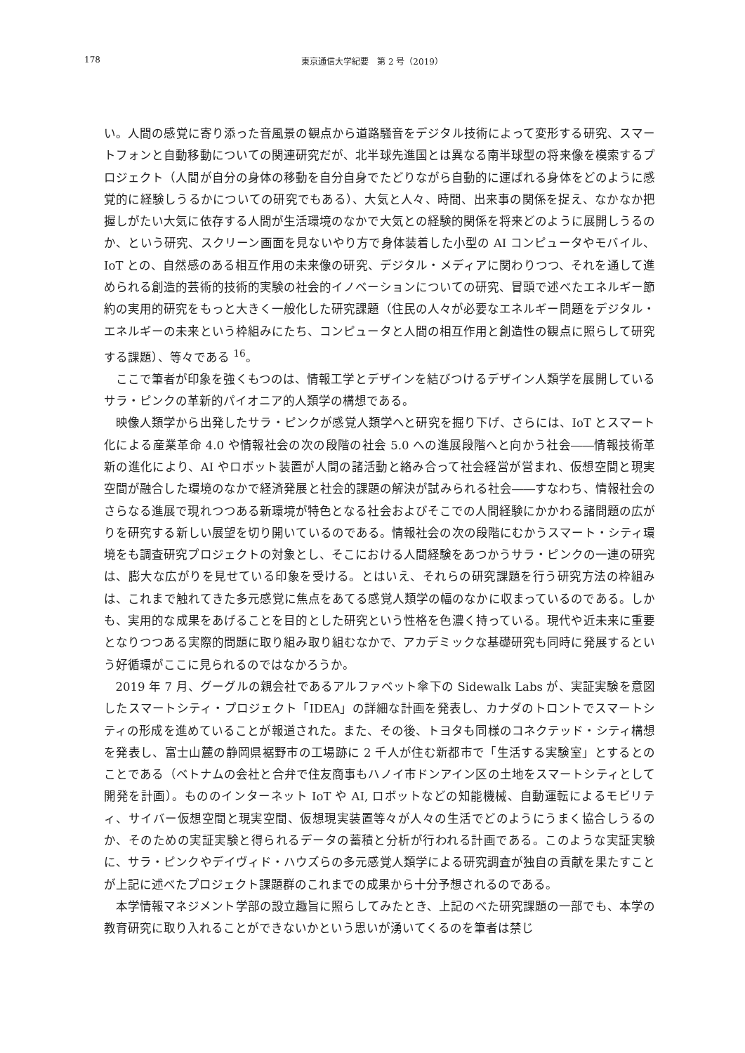178 東京通信大学紀要　第 2 号（2019）
い。人間の感覚に寄り添った音風景の観点から道路騒音をデジタル技術によって変形する研究、スマートフォンと自動移動についての関連研究だが、北半球先進国とは異なる南半球型の将来像を模索するプロジェクト（人間が自分の身体の移動を自分自身でたどりながら自動的に運ばれる身体をどのように感覚的に経験しうるかについての研究でもある）、大気と人々、時間、出来事の関係を捉え、なかなか把握しがたい大気に依存する人間が生活環境のなかで大気との経験的関係を将来どのように展開しうるのか、という研究、スクリーン画面を見ないやり方で身体装着した小型の AI コンピュータやモバイル、IoT との、自然感のある相互作用の未来像の研究、デジタル・メディアに関わりつつ、それを通して進められる創造的芸術的技術的実験の社会的イノベーションについての研究、冒頭で述べたエネルギー節約の実用的研究をもっと大きく一般化した研究課題（住民の人々が必要なエネルギー問題をデジタル・エネルギーの未来という枠組みにたち、コンピュータと人間の相互作用と創造性の観点に照らして研究する課題）、等々である <sup>16</sup>。
ここで筆者が印象を強くもつのは、情報工学とデザインを結びつけるデザイン人類学を展開しているサラ・ピンクの革新的パイオニア的人類学の構想である。
映像人類学から出発したサラ・ピンクが感覚人類学へと研究を掘り下げ、さらには、IoT とスマート化による産業革命 4.0 や情報社会の次の段階の社会 5.0 への進展段階へと向かう社会――情報技術革新の進化により、AI やロボット装置が人間の諸活動と絡み合って社会経営が営まれ、仮想空間と現実空間が融合した環境のなかで経済発展と社会的課題の解決が試みられる社会――すなわち、情報社会のさらなる進展で現れつつある新環境が特色となる社会およびそこでの人間経験にかかわる諸問題の広がりを研究する新しい展望を切り開いているのである。情報社会の次の段階にむかうスマート・シティ環境をも調査研究プロジェクトの対象とし、そこにおける人間経験をあつかうサラ・ピンクの一連の研究は、膨大な広がりを見せている印象を受ける。とはいえ、それらの研究課題を行う研究方法の枠組みは、これまで触れてきた多元感覚に焦点をあてる感覚人類学の幅のなかに収まっているのである。しかも、実用的な成果をあげることを目的とした研究という性格を色濃く持っている。現代や近未来に重要となりつつある実際的問題に取り組み取り組むなかで、アカデミックな基礎研究も同時に発展するという好循環がここに見られるのではなかろうか。
2019 年 7 月、グーグルの親会社であるアルファベット傘下の Sidewalk Labs が、実証実験を意図したスマートシティ・プロジェクト「IDEA」の詳細な計画を発表し、カナダのトロントでスマートシティの形成を進めていることが報道された。また、その後、トヨタも同様のコネクテッド・シティ構想を発表し、富士山麓の静岡県裾野市の工場跡に 2 千人が住む新都市で「生活する実験室」とするとのことである（ベトナムの会社と合弁で住友商事もハノイ市ドンアイン区の土地をスマートシティとして開発を計画）。もののインターネット IoT や AI, ロボットなどの知能機械、自動運転によるモビリティ、サイバー仮想空間と現実空間、仮想現実装置等々が人々の生活でどのようにうまく協合しうるのか、そのための実証実験と得られるデータの蓄積と分析が行われる計画である。このような実証実験に、サラ・ピンクやデイヴィド・ハウズらの多元感覚人類学による研究調査が独自の貢献を果たすことが上記に述べたプロジェクト課題群のこれまでの成果から十分予想されるのである。
本学情報マネジメント学部の設立趣旨に照らしてみたとき、上記のべた研究課題の一部でも、本学の教育研究に取り入れることができないかという思いが湧いてくるのを筆者は禁じ